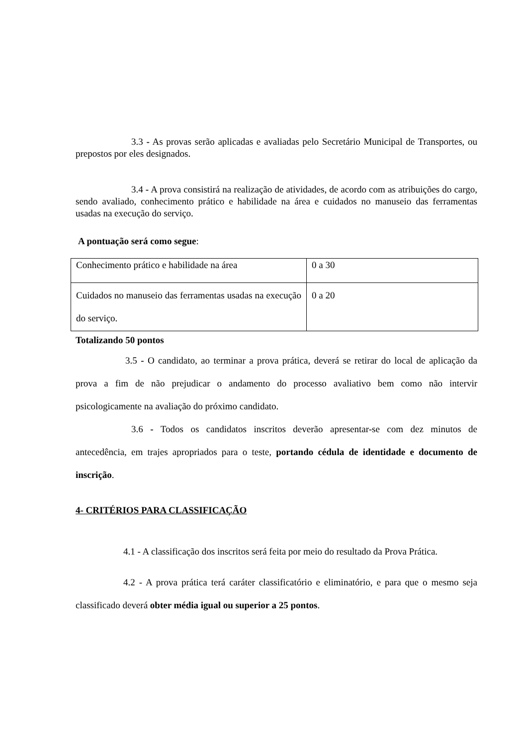3.3 - As provas serão aplicadas e avaliadas pelo Secretário Municipal de Transportes, ou prepostos por eles designados.
3.4 - A prova consistirá na realização de atividades, de acordo com as atribuições do cargo, sendo avaliado, conhecimento prático e habilidade na área e cuidados no manuseio das ferramentas usadas na execução do serviço.
A pontuação será como segue:
| Conhecimento prático e habilidade na área | 0 a 30 |
| Cuidados no manuseio das ferramentas usadas na execução do serviço. | 0 a 20 |
Totalizando 50 pontos
3.5 - O candidato, ao terminar a prova prática, deverá se retirar do local de aplicação da prova a fim de não prejudicar o andamento do processo avaliativo bem como não intervir psicologicamente na avaliação do próximo candidato.
3.6 - Todos os candidatos inscritos deverão apresentar-se com dez minutos de antecedência, em trajes apropriados para o teste, portando cédula de identidade e documento de inscrição.
4- CRITÉRIOS PARA CLASSIFICAÇÃO
4.1 - A classificação dos inscritos será feita por meio do resultado da Prova Prática.
4.2 - A prova prática terá caráter classificatório e eliminatório, e para que o mesmo seja classificado deverá obter média igual ou superior a 25 pontos.